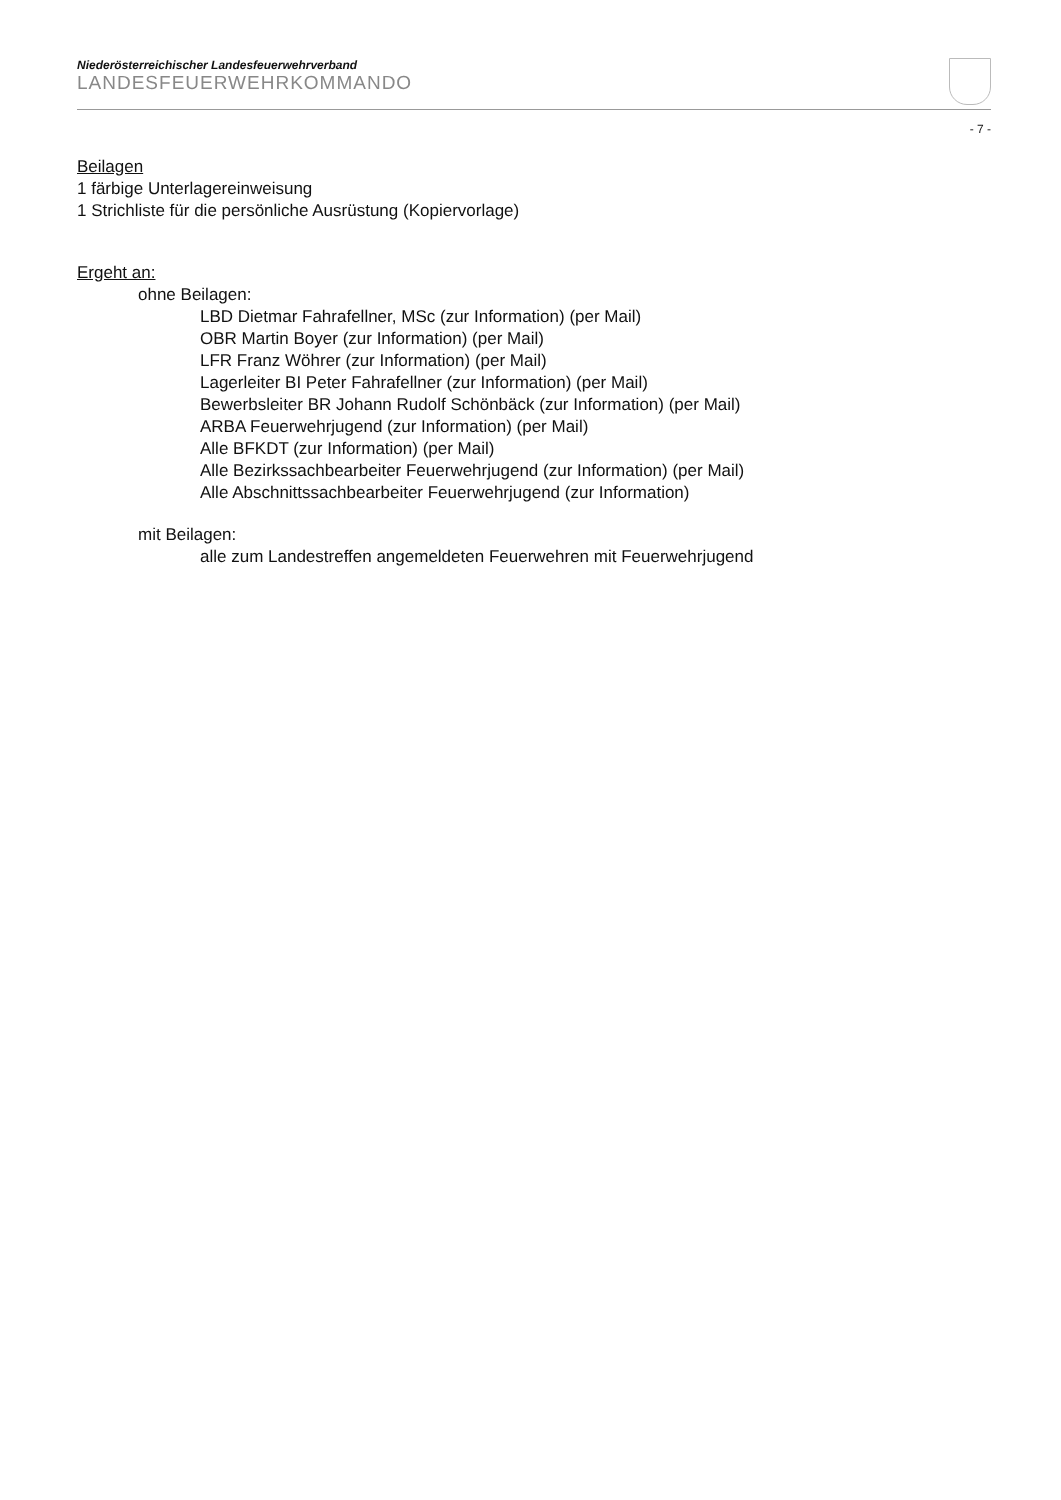Niederösterreichischer Landesfeuerwehrverband
LANDESFEUERWEHRKOMMANDO
- 7 -
Beilagen
1 färbige Unterlagereinweisung
1 Strichliste für die persönliche Ausrüstung (Kopiervorlage)
Ergeht an:
ohne Beilagen:
LBD Dietmar Fahrafellner, MSc (zur Information) (per Mail)
OBR Martin Boyer (zur Information) (per Mail)
LFR Franz Wöhrer (zur Information) (per Mail)
Lagerleiter BI Peter Fahrafellner (zur Information) (per Mail)
Bewerbsleiter BR Johann Rudolf Schönbäck (zur Information) (per Mail)
ARBA Feuerwehrjugend (zur Information) (per Mail)
Alle BFKDT (zur Information) (per Mail)
Alle Bezirkssachbearbeiter Feuerwehrjugend (zur Information) (per Mail)
Alle Abschnittssachbearbeiter Feuerwehrjugend (zur Information)
mit Beilagen:
alle zum Landestreffen angemeldeten Feuerwehren mit Feuerwehrjugend